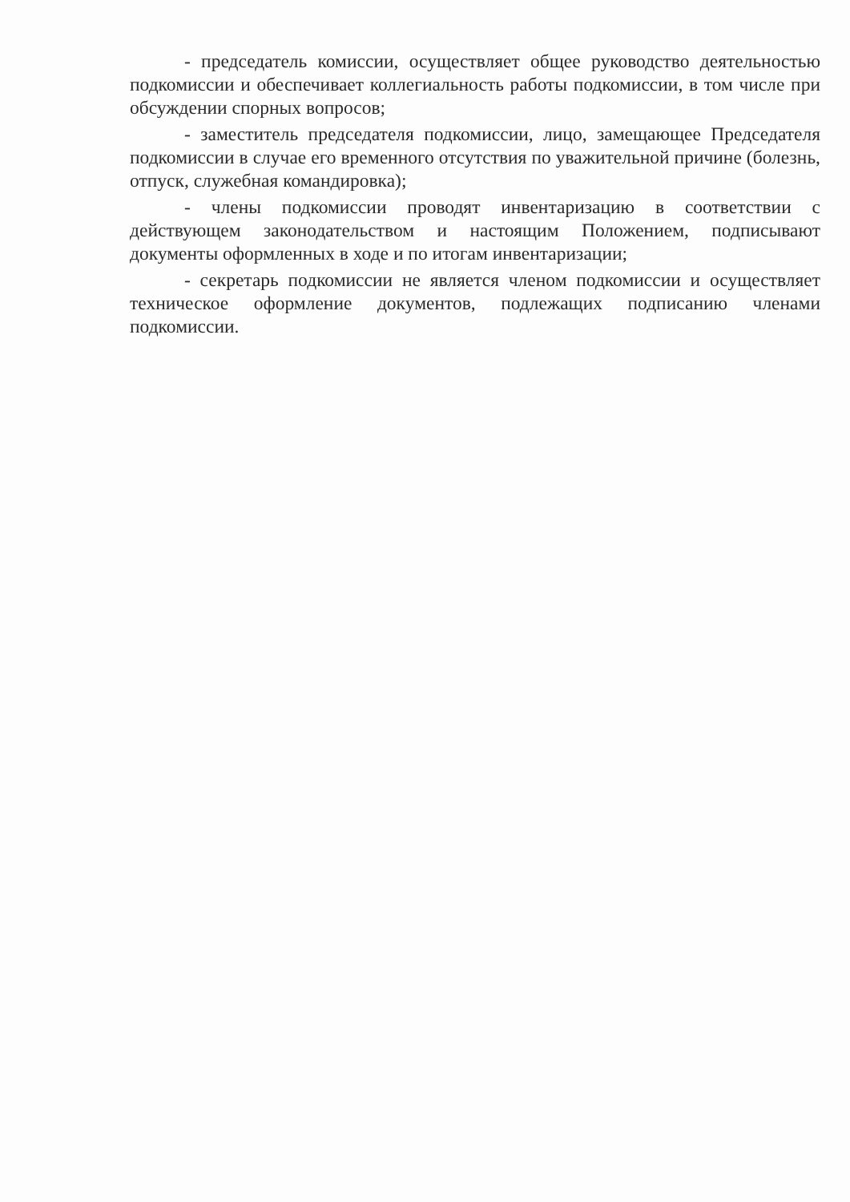- председатель комиссии, осуществляет общее руководство деятельностью подкомиссии и обеспечивает коллегиальность работы подкомиссии, в том числе при обсуждении спорных вопросов;
- заместитель председателя подкомиссии, лицо, замещающее Председателя подкомиссии в случае его временного отсутствия по уважительной причине (болезнь, отпуск, служебная командировка);
- члены подкомиссии проводят инвентаризацию в соответствии с действующем законодательством и настоящим Положением, подписывают документы оформленных в ходе и по итогам инвентаризации;
- секретарь подкомиссии не является членом подкомиссии и осуществляет техническое оформление документов, подлежащих подписанию членами подкомиссии.